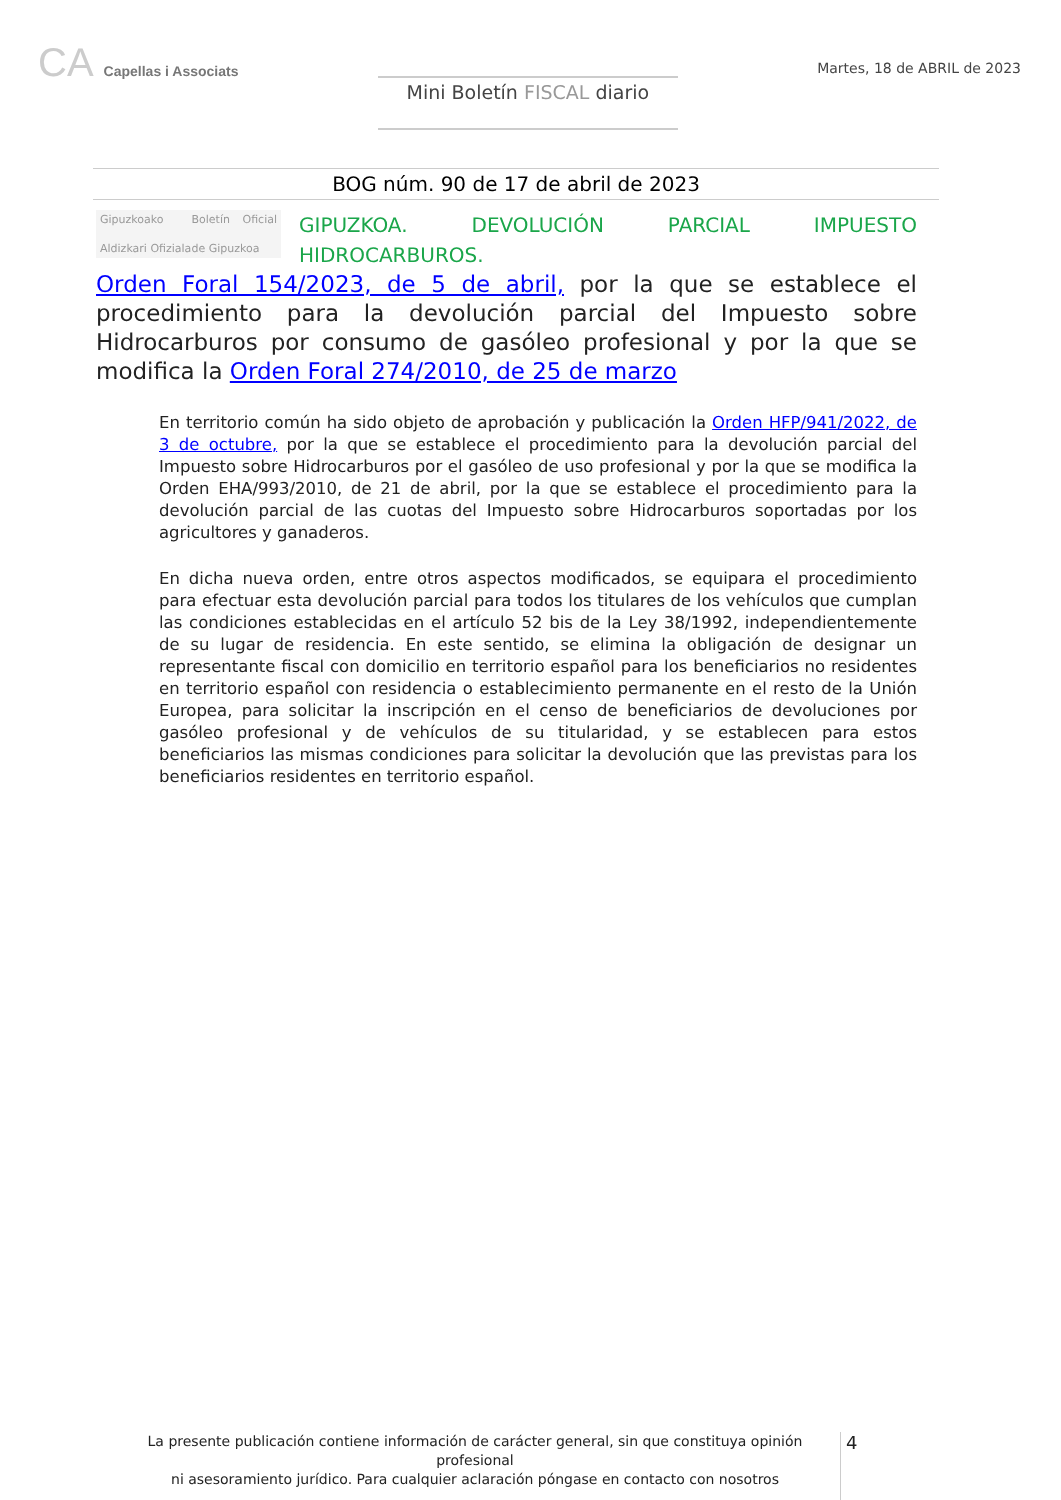CA Capellas i Associats
Mini Boletín FISCAL diario
Martes, 18 de ABRIL de 2023
BOG núm. 90 de 17 de abril de 2023
Gipuzkoako Aldizkari Ofiziala Boletín Oficial de Gipuzkoa
GIPUZKOA. DEVOLUCIÓN PARCIAL IMPUESTO HIDROCARBUROS.
Orden Foral 154/2023, de 5 de abril, por la que se establece el procedimiento para la devolución parcial del Impuesto sobre Hidrocarburos por consumo de gasóleo profesional y por la que se modifica la Orden Foral 274/2010, de 25 de marzo
En territorio común ha sido objeto de aprobación y publicación la Orden HFP/941/2022, de 3 de octubre, por la que se establece el procedimiento para la devolución parcial del Impuesto sobre Hidrocarburos por el gasóleo de uso profesional y por la que se modifica la Orden EHA/993/2010, de 21 de abril, por la que se establece el procedimiento para la devolución parcial de las cuotas del Impuesto sobre Hidrocarburos soportadas por los agricultores y ganaderos.
En dicha nueva orden, entre otros aspectos modificados, se equipara el procedimiento para efectuar esta devolución parcial para todos los titulares de los vehículos que cumplan las condiciones establecidas en el artículo 52 bis de la Ley 38/1992, independientemente de su lugar de residencia. En este sentido, se elimina la obligación de designar un representante fiscal con domicilio en territorio español para los beneficiarios no residentes en territorio español con residencia o establecimiento permanente en el resto de la Unión Europea, para solicitar la inscripción en el censo de beneficiarios de devoluciones por gasóleo profesional y de vehículos de su titularidad, y se establecen para estos beneficiarios las mismas condiciones para solicitar la devolución que las previstas para los beneficiarios residentes en territorio español.
La presente publicación contiene información de carácter general, sin que constituya opinión profesional
ni asesoramiento jurídico. Para cualquier aclaración póngase en contacto con nosotros
4